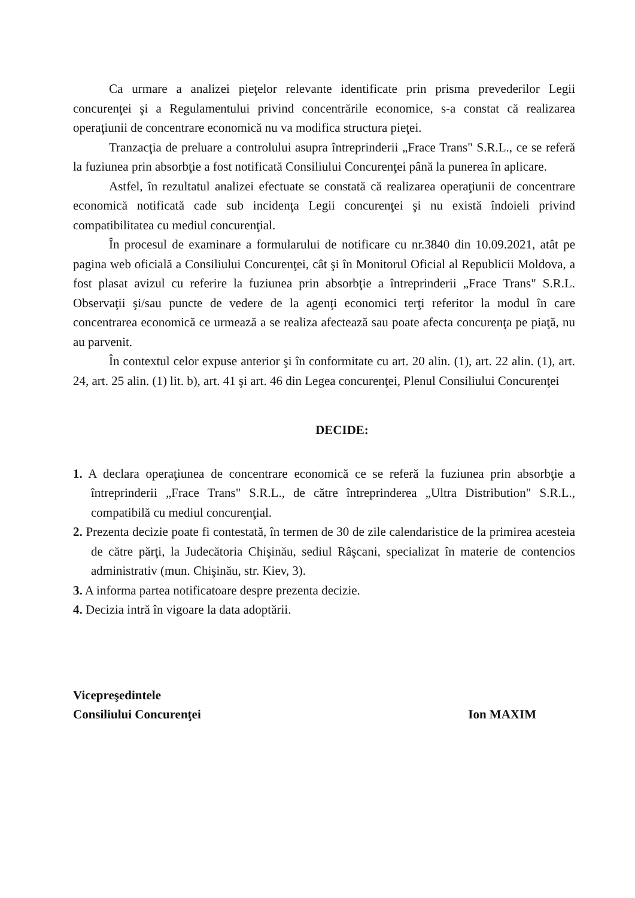Ca urmare a analizei pieţelor relevante identificate prin prisma prevederilor Legii concurenţei şi a Regulamentului privind concentrările economice, s-a constat că realizarea operaţiunii de concentrare economică nu va modifica structura pieţei.
Tranzacţia de preluare a controlului asupra întreprinderii „Frace Trans" S.R.L., ce se referă la fuziunea prin absorbţie a fost notificată Consiliului Concurenţei până la punerea în aplicare.
Astfel, în rezultatul analizei efectuate se constată că realizarea operaţiunii de concentrare economică notificată cade sub incidenţa Legii concurenţei şi nu există îndoieli privind compatibilitatea cu mediul concurenţial.
În procesul de examinare a formularului de notificare cu nr.3840 din 10.09.2021, atât pe pagina web oficială a Consiliului Concurenţei, cât şi în Monitorul Oficial al Republicii Moldova, a fost plasat avizul cu referire la fuziunea prin absorbţie a întreprinderii „Frace Trans" S.R.L. Observaţii şi/sau puncte de vedere de la agenţi economici terţi referitor la modul în care concentrarea economică ce urmează a se realiza afectează sau poate afecta concurenţa pe piaţă, nu au parvenit.
În contextul celor expuse anterior şi în conformitate cu art. 20 alin. (1), art. 22 alin. (1), art. 24, art. 25 alin. (1) lit. b), art. 41 şi art. 46 din Legea concurenţei, Plenul Consiliului Concurenţei
DECIDE:
1. A declara operaţiunea de concentrare economică ce se referă la fuziunea prin absorbţie a întreprinderii „Frace Trans" S.R.L., de către întreprinderea „Ultra Distribution" S.R.L., compatibilă cu mediul concurenţial.
2. Prezenta decizie poate fi contestată, în termen de 30 de zile calendaristice de la primirea acesteia de către părţi, la Judecătoria Chişinău, sediul Râşcani, specializat în materie de contencios administrativ (mun. Chişinău, str. Kiev, 3).
3. A informa partea notificatoare despre prezenta decizie.
4. Decizia intră în vigoare la data adoptării.
Vicepreşedintele
Consiliului Concurenţei
Ion MAXIM